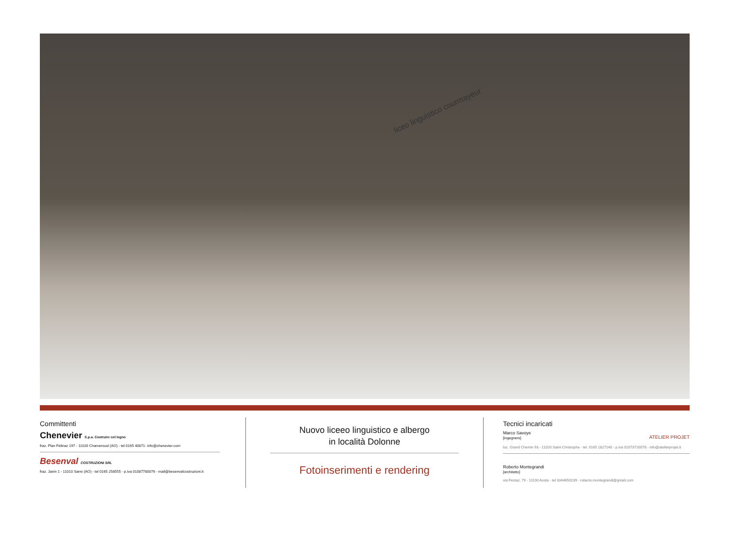liceo linguistico courmayeur
Committenti
Chenevier S.p.a. Costruire col legno
fraz. Plan Félinaz 197 - 11020 Charvensod (AO) - tel 0165 40871- info@chenevier.com
Besenval COSTRUZIONI SRL
fraz. Janin 1 - 11010 Sarre (AO) - tel 0165 258555 - p.iva 01087780076 - mail@besenvalcostruzioni.it
Nuovo liceeo linguistico e albergo
in località Dolonne
Fotoinserimenti e rendering
Tecnici incaricati ATELIER PROJET
Marco Savoye
[ingegnere]
loc. Grand Chemin 93 - 11020 Saint-Christophe - tel. 0165 1827240 - p.iva 01073720078 - info@atelierprojet.it
Roberto Montegrandi
[architetto]
via Festaz, 79 - 11100 Aosta - tel 3344650239 - roberto.montegrandi@gmail.com